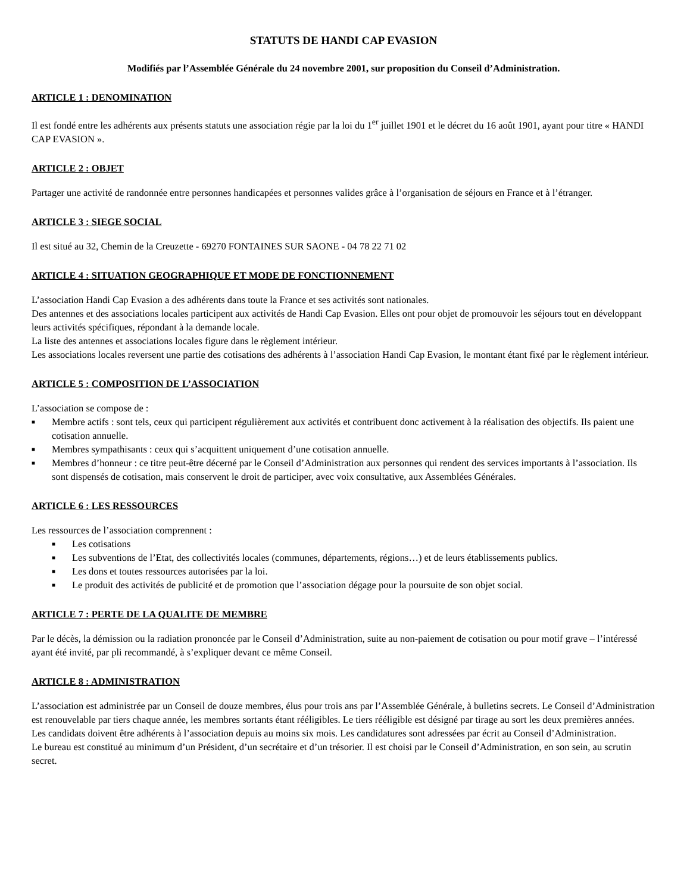STATUTS DE HANDI CAP EVASION
Modifiés par l’Assemblée Générale du 24 novembre 2001, sur proposition du Conseil d’Administration.
ARTICLE 1 : DENOMINATION
Il est fondé entre les adhérents aux présents statuts une association régie par la loi du 1<sup>er</sup> juillet 1901 et le décret du 16 août 1901, ayant pour titre « HANDI CAP EVASION ».
ARTICLE 2 : OBJET
Partager une activité de randonnée entre personnes handicapées et personnes valides grâce à l’organisation de séjours en France et à l’étranger.
ARTICLE 3 : SIEGE SOCIAL
Il est situé au 32, Chemin de la Creuzette - 69270 FONTAINES SUR SAONE - 04 78 22 71 02
ARTICLE 4 : SITUATION GEOGRAPHIQUE ET MODE DE FONCTIONNEMENT
L’association Handi Cap Evasion a des adhérents dans toute la France et ses activités sont nationales.
Des antennes et des associations locales participent aux activités de Handi Cap Evasion. Elles ont pour objet de promouvoir les séjours tout en développant leurs activités spécifiques, répondant à la demande locale.
La liste des antennes et associations locales figure dans le règlement intérieur.
Les associations locales reversent une partie des cotisations des adhérents à l’association Handi Cap Evasion, le montant étant fixé par le règlement intérieur.
ARTICLE 5 : COMPOSITION DE L’ASSOCIATION
L’association se compose de :
■ Membre actifs : sont tels, ceux qui participent régulièrement aux activités et contribuent donc activement à la réalisation des objectifs. Ils paient une cotisation annuelle.
■ Membres sympathisants : ceux qui s’acquittent uniquement d’une cotisation annuelle.
■ Membres d’honneur : ce titre peut-être décerné par le Conseil d’Administration aux personnes qui rendent des services importants à l’association. Ils sont dispensés de cotisation, mais conservent le droit de participer, avec voix consultative, aux Assemblées Générales.
ARTICLE 6 : LES RESSOURCES
Les ressources de l’association comprennent :
■ Les cotisations
■ Les subventions de l’Etat, des collectivités locales (communes, départements, régions…) et de leurs établissements publics.
■ Les dons et toutes ressources autorisées par la loi.
■ Le produit des activités de publicité et de promotion que l’association dégage pour la poursuite de son objet social.
ARTICLE 7 : PERTE DE LA QUALITE DE MEMBRE
Par le décès, la démission ou la radiation prononcée par le Conseil d’Administration, suite au non-paiement de cotisation ou pour motif grave – l’intéressé ayant été invité, par pli recommandé, à s’expliquer devant ce même Conseil.
ARTICLE 8 : ADMINISTRATION
L’association est administrée par un Conseil de douze membres, élus pour trois ans par l’Assemblée Générale, à bulletins secrets. Le Conseil d’Administration est renouvelable par tiers chaque année, les membres sortants étant rééligibles. Le tiers rééligible est désigné par tirage au sort les deux premières années.
Les candidats doivent être adhérents à l’association depuis au moins six mois. Les candidatures sont adressées par écrit au Conseil d’Administration.
Le bureau est constitué au minimum d’un Président, d’un secrétaire et d’un trésorier. Il est choisi par le Conseil d’Administration, en son sein, au scrutin secret.